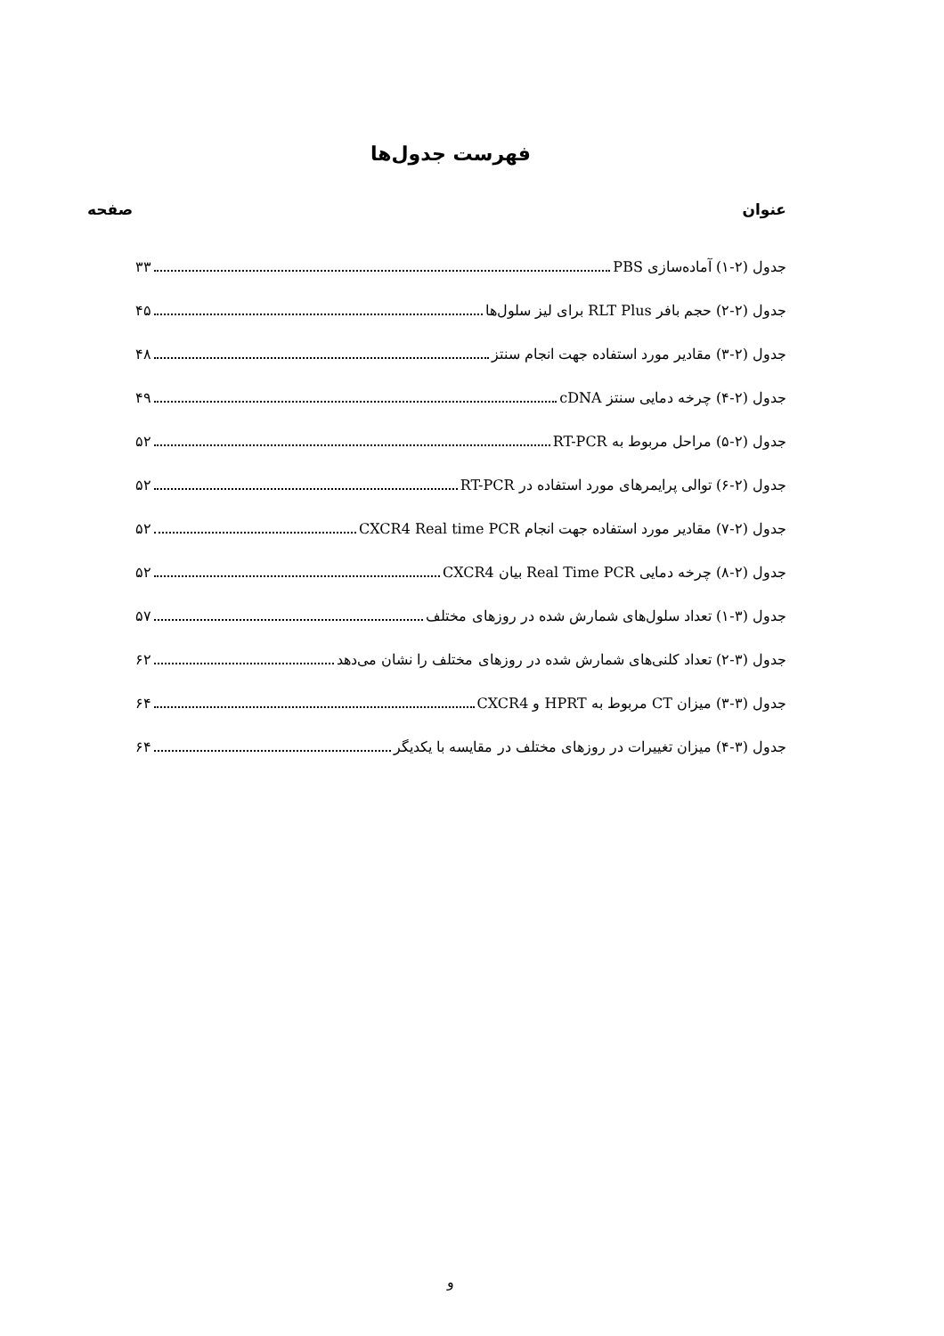فهرست جدول‌ها
عنوان صفحه
جدول (۲-۱) آماده‌سازی PBS ۳۳
جدول (۲-۲) حجم بافر RLT Plus برای لیز سلول‌ها ۴۵
جدول (۲-۳) مقادیر مورد استفاده جهت انجام سنتز ۴۸
جدول (۲-۴) چرخه دمایی سنتز cDNA ۴۹
جدول (۲-۵) مراحل مربوط به RT-PCR ۵۲
جدول (۲-۶) توالی پرایمرهای مورد استفاده در RT-PCR ۵۲
جدول (۲-۷) مقادیر مورد استفاده جهت انجام CXCR4 Real time PCR ۵۲
جدول (۲-۸) چرخه دمایی Real Time PCR بیان CXCR4 ۵۲
جدول (۳-۱) تعداد سلول‌های شمارش شده در روزهای مختلف ۵۷
جدول (۳-۲) تعداد کلنی‌های شمارش شده در روزهای مختلف را نشان می‌دهد ۶۲
جدول (۳-۳) میزان CT مربوط به HPRT و CXCR4 ۶۴
جدول (۳-۴) میزان تغییرات در روزهای مختلف در مقایسه با یکدیگر ۶۴
و